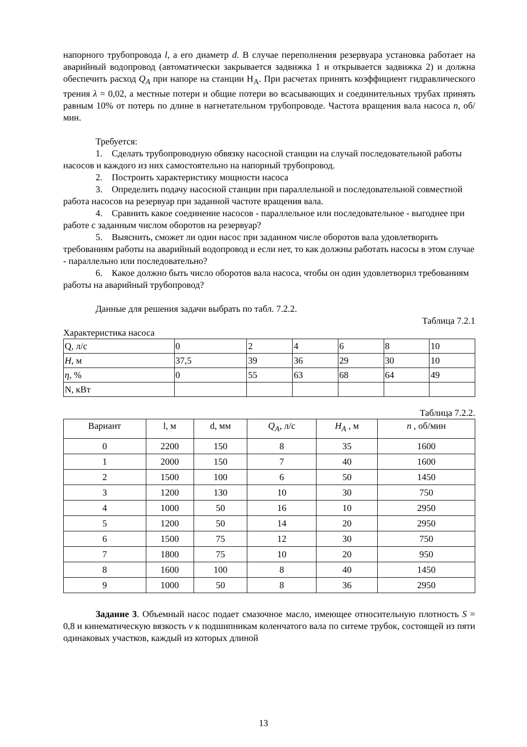напорного трубопровода l, а его диаметр d. В случае переполнения резервуара установка работает на аварийный водопровод (автоматически закрывается задвижка 1 и открывается задвижка 2) и должна обеспечить расход Q<sub>A</sub> при напоре на станции H<sub>A</sub>. При расчетах принять коэффициент гидравлического трения λ = 0,02, а местные потери и общие потери во всасывающих и соединительных трубах принять равным 10% от потерь по длине в нагнетательном трубопроводе. Частота вращения вала насоса n, об/мин.
Требуется:
1. Сделать трубопроводную обвязку насосной станции на случай последовательной работы насосов и каждого из них самостоятельно на напорный трубопровод.
2. Построить характеристику мощности насоса
3. Определить подачу насосной станции при параллельной и последовательной совместной работа насосов на резервуар при заданной частоте вращения вала.
4. Сравнить какое соединение насосов - параллельное или последовательное - выгоднее при работе с заданным числом оборотов на резервуар?
5. Выяснить, сможет ли один насос при заданном числе оборотов вала удовлетворить требованиям работы на аварийный водопровод и если нет, то как должны работать насосы в этом случае - параллельно или последовательно?
6. Какое должно быть число оборотов вала насоса, чтобы он один удовлетворил требованиям работы на аварийный трубопровод?
Данные для решения задачи выбрать по табл. 7.2.2.
Таблица 7.2.1
Характеристика насоса
| Q, л/с | 0 | 2 | 4 | 6 | 8 | 10 |
| H, м | 37,5 | 39 | 36 | 29 | 30 | 10 |
| η , % | 0 | 55 | 63 | 68 | 64 | 49 |
| N, кВт | | | | | | |
Таблица 7.2.2.
| Вариант | l, м | d, мм | Q<sub>A</sub>, л/с | H<sub>A</sub> , м | n , об/мин |
| --- | --- | --- | --- | --- | --- |
| 0 | 2200 | 150 | 8 | 35 | 1600 |
| 1 | 2000 | 150 | 7 | 40 | 1600 |
| 2 | 1500 | 100 | 6 | 50 | 1450 |
| 3 | 1200 | 130 | 10 | 30 | 750 |
| 4 | 1000 | 50 | 16 | 10 | 2950 |
| 5 | 1200 | 50 | 14 | 20 | 2950 |
| 6 | 1500 | 75 | 12 | 30 | 750 |
| 7 | 1800 | 75 | 10 | 20 | 950 |
| 8 | 1600 | 100 | 8 | 40 | 1450 |
| 9 | 1000 | 50 | 8 | 36 | 2950 |
Задание 3. Объемный насос подает смазочное масло, имеющее относительную плотность S = 0,8 и кинематическую вязкость ν к подшипникам коленчатого вала по ситеме трубок, состоящей из пяти одинаковых участков, каждый из которых длиной
13